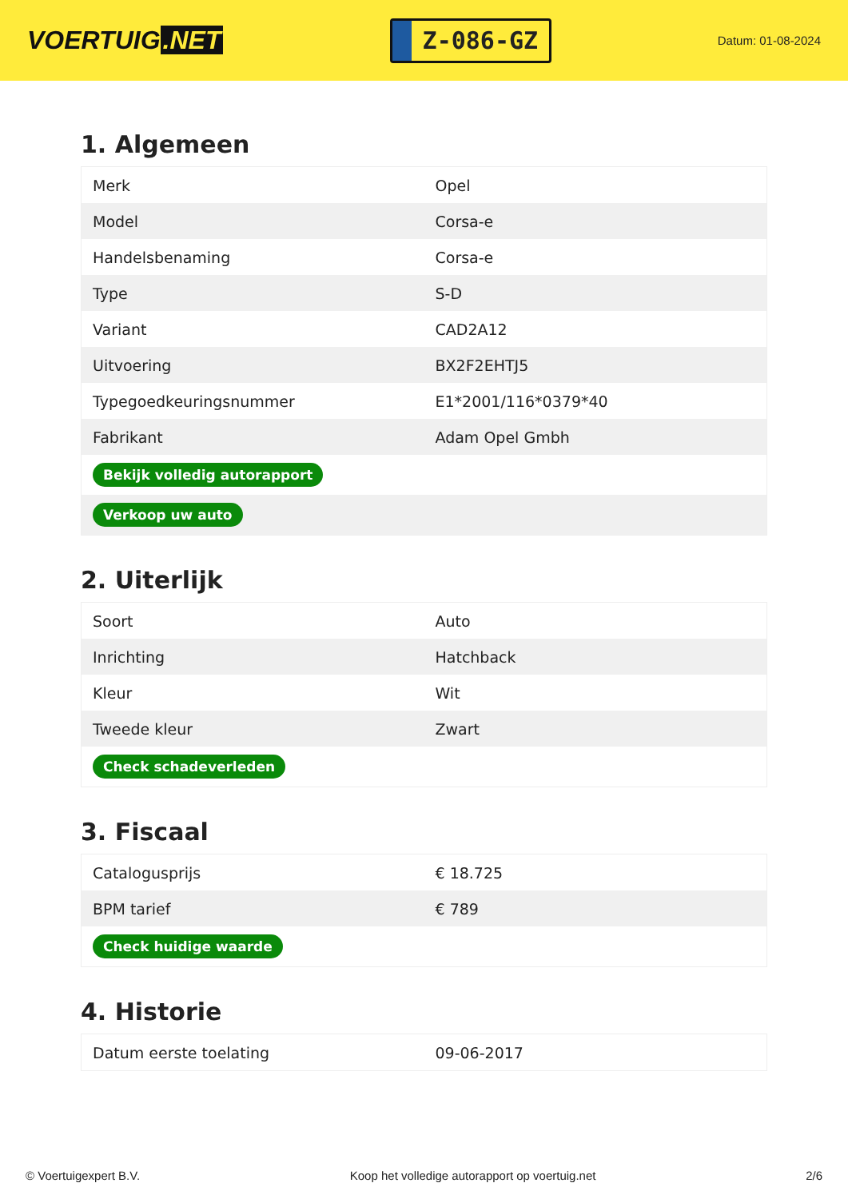VOERTUIG.NET
Z-086-GZ
Datum: 01-08-2024
1. Algemeen
| Merk | Opel |
| Model | Corsa-e |
| Handelsbenaming | Corsa-e |
| Type | S-D |
| Variant | CAD2A12 |
| Uitvoering | BX2F2EHTJ5 |
| Typegoedkeuringsnummer | E1*2001/116*0379*40 |
| Fabrikant | Adam Opel Gmbh |
| Bekijk volledig autorapport | |
| Verkoop uw auto | |
2. Uiterlijk
| Soort | Auto |
| Inrichting | Hatchback |
| Kleur | Wit |
| Tweede kleur | Zwart |
| Check schadeverleden | |
3. Fiscaal
| Catalogusprijs | € 18.725 |
| BPM tarief | € 789 |
| Check huidige waarde | |
4. Historie
| Datum eerste toelating | 09-06-2017 |
© Voertuigexpert B.V. Koop het volledige autorapport op voertuig.net 2/6